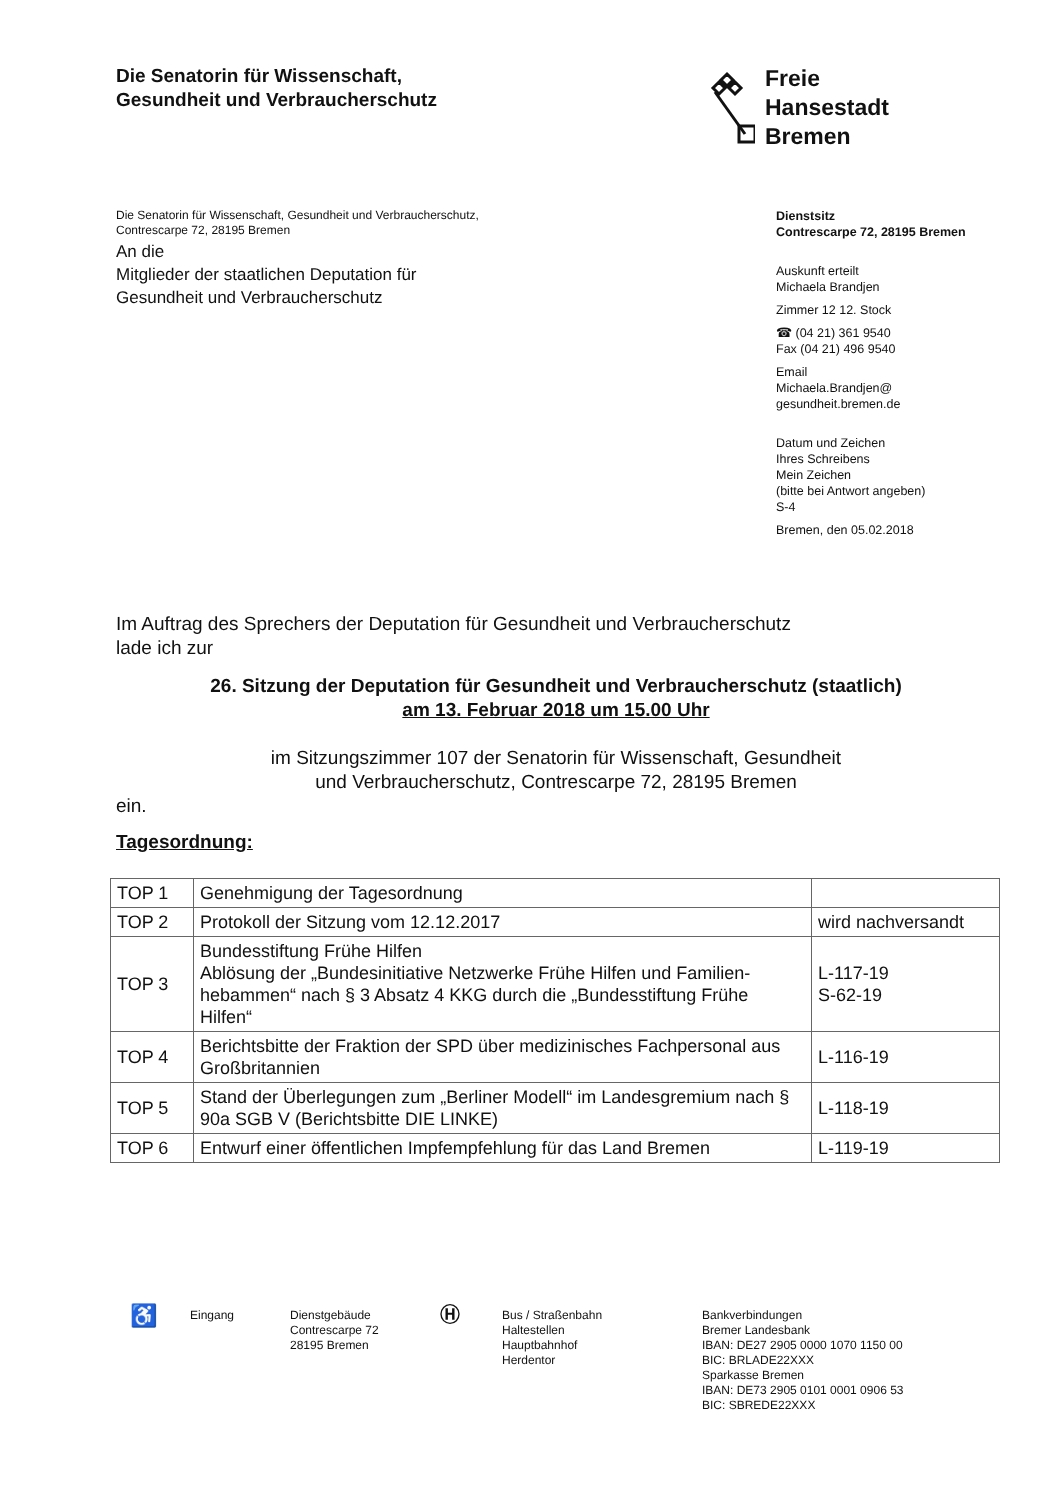Die Senatorin für Wissenschaft,
Gesundheit und Verbraucherschutz
Freie
Hansestadt
Bremen
Die Senatorin für Wissenschaft, Gesundheit und Verbraucherschutz,
Contrescarpe 72, 28195 Bremen
An die
Mitglieder der staatlichen Deputation für
Gesundheit und Verbraucherschutz
Dienstsitz
Contrescarpe 72, 28195 Bremen
Auskunft erteilt
Michaela Brandjen
Zimmer 12 12. Stock
☎ (04 21) 361 9540
Fax (04 21) 496 9540
Email
Michaela.Brandjen@
gesundheit.bremen.de
Datum und Zeichen
Ihres Schreibens
Mein Zeichen
(bitte bei Antwort angeben)
S-4
Bremen, den 05.02.2018
Im Auftrag des Sprechers der Deputation für Gesundheit und Verbraucherschutz
lade ich zur
26. Sitzung der Deputation für Gesundheit und Verbraucherschutz (staatlich)
am 13. Februar 2018 um 15.00 Uhr
im Sitzungszimmer 107 der Senatorin für Wissenschaft, Gesundheit
und Verbraucherschutz, Contrescarpe 72, 28195 Bremen
ein.
Tagesordnung:
| TOP 1 | Genehmigung der Tagesordnung | |
| TOP 2 | Protokoll der Sitzung vom 12.12.2017 | wird nachversandt |
| TOP 3 | Bundesstiftung Frühe Hilfen Ablösung der „Bundesinitiative Netzwerke Frühe Hilfen und Familien-hebammen“ nach § 3 Absatz 4 KKG durch die „Bundesstiftung Frühe Hilfen“ | L-117-19 S-62-19 |
| TOP 4 | Berichtsbitte der Fraktion der SPD über medizinisches Fachpersonal aus Großbritannien | L-116-19 |
| TOP 5 | Stand der Überlegungen zum „Berliner Modell“ im Landesgremium nach § 90a SGB V (Berichtsbitte DIE LINKE) | L-118-19 |
| TOP 6 | Entwurf einer öffentlichen Impfempfehlung für das Land Bremen | L-119-19 |
♿
Eingang Dienstgebäude
Contrescarpe 72
28195 Bremen
Ⓗ
Bus / Straßenbahn
Haltestellen
Hauptbahnhof
Herdentor
Bankverbindungen
Bremer Landesbank
IBAN: DE27 2905 0000 1070 1150 00
BIC: BRLADE22XXX
Sparkasse Bremen
IBAN: DE73 2905 0101 0001 0906 53
BIC: SBREDE22XXX